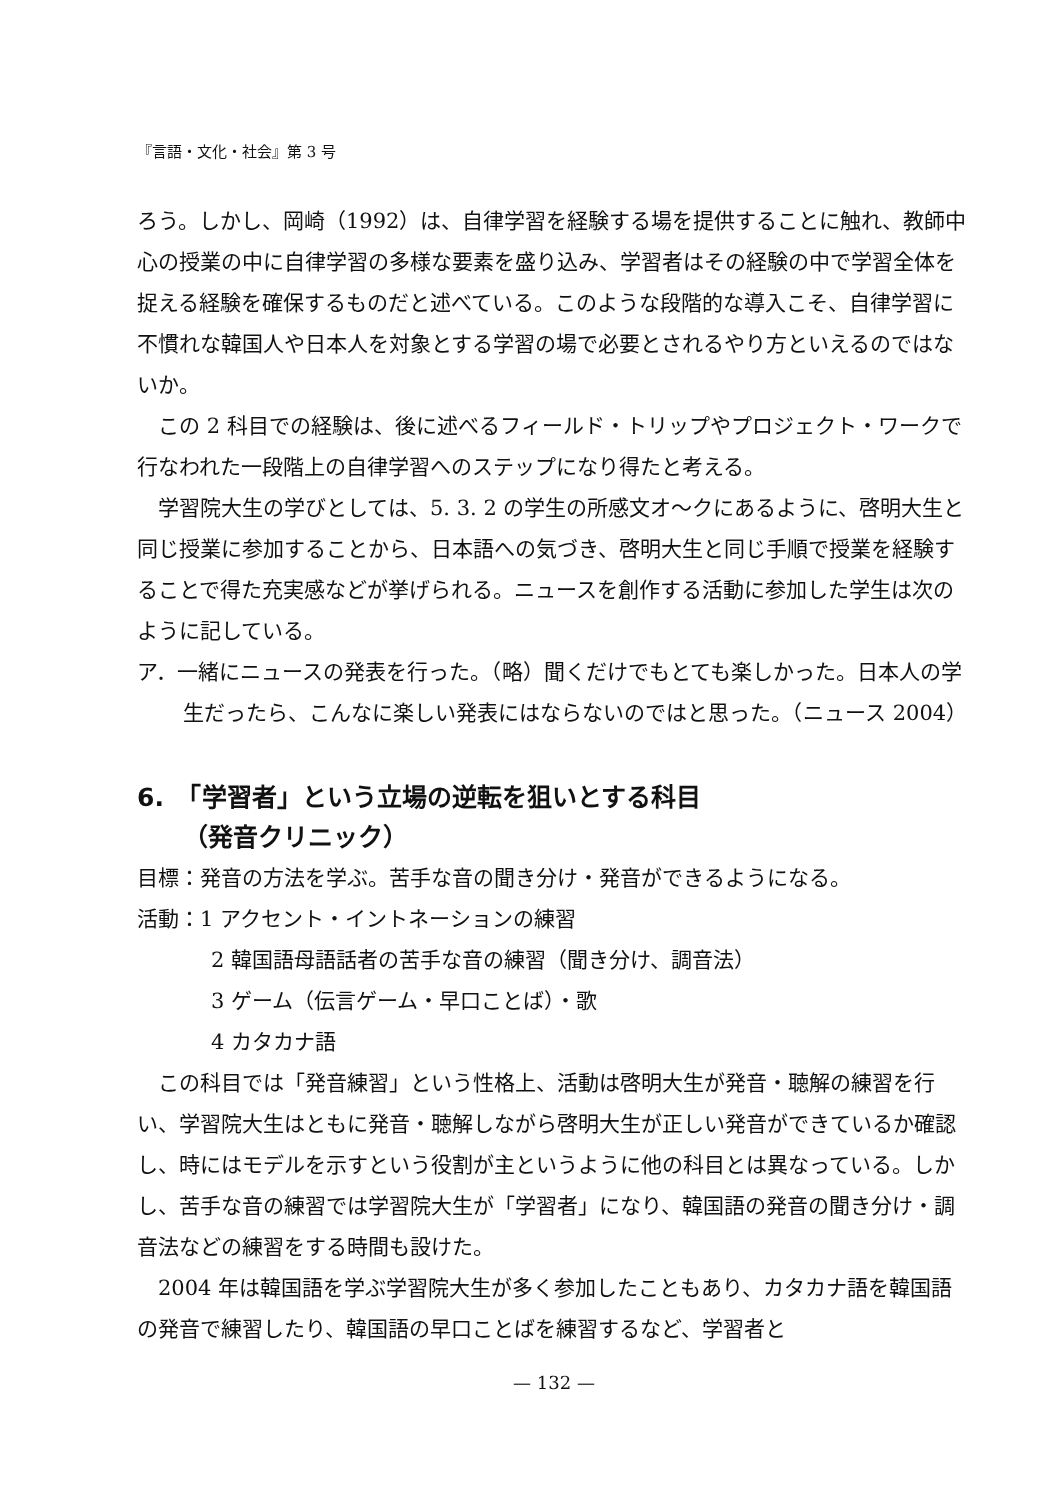『言語・文化・社会』第 3 号
ろう。しかし、岡崎（1992）は、自律学習を経験する場を提供することに触れ、教師中心の授業の中に自律学習の多様な要素を盛り込み、学習者はその経験の中で学習全体を捉える経験を確保するものだと述べている。このような段階的な導入こそ、自律学習に不慣れな韓国人や日本人を対象とする学習の場で必要とされるやり方といえるのではないか。
この 2 科目での経験は、後に述べるフィールド・トリップやプロジェクト・ワークで行なわれた一段階上の自律学習へのステップになり得たと考える。
学習院大生の学びとしては、5. 3. 2 の学生の所感文オ〜クにあるように、啓明大生と同じ授業に参加することから、日本語への気づき、啓明大生と同じ手順で授業を経験することで得た充実感などが挙げられる。ニュースを創作する活動に参加した学生は次のように記している。
ア．一緒にニュースの発表を行った。（略）聞くだけでもとても楽しかった。日本人の学生だったら、こんなに楽しい発表にはならないのではと思った。（ニュース 2004）
6.　「学習者」という立場の逆転を狙いとする科目
（発音クリニック）
目標：発音の方法を学ぶ。苦手な音の聞き分け・発音ができるようになる。
活動：1 アクセント・イントネーションの練習
2 韓国語母語話者の苦手な音の練習（聞き分け、調音法）
3 ゲーム（伝言ゲーム・早口ことば）・歌
4 カタカナ語
この科目では「発音練習」という性格上、活動は啓明大生が発音・聴解の練習を行い、学習院大生はともに発音・聴解しながら啓明大生が正しい発音ができているか確認し、時にはモデルを示すという役割が主というように他の科目とは異なっている。しかし、苦手な音の練習では学習院大生が「学習者」になり、韓国語の発音の聞き分け・調音法などの練習をする時間も設けた。
2004 年は韓国語を学ぶ学習院大生が多く参加したこともあり、カタカナ語を韓国語の発音で練習したり、韓国語の早口ことばを練習するなど、学習者と
— 132 —